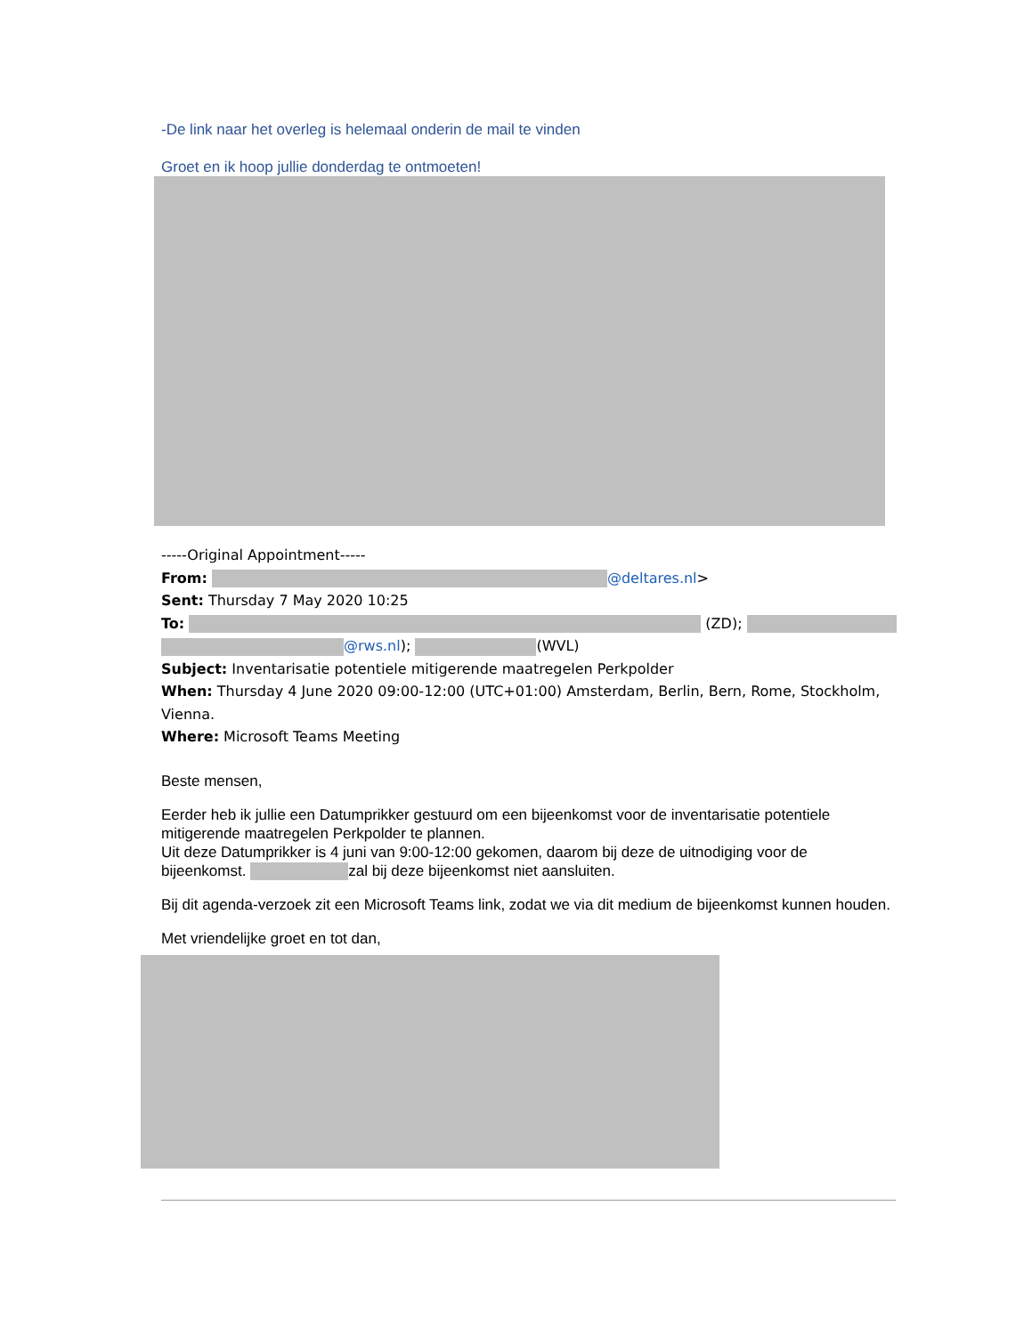-De link naar het overleg is helemaal onderin de mail te vinden
Groet en ik hoop jullie donderdag te ontmoeten!
-----Original Appointment-----
From: @deltares.nl>
Sent: Thursday 7 May 2020 10:25
To: (ZD);
@rws.nl); (WVL)
Subject: Inventarisatie potentiele mitigerende maatregelen Perkpolder
When: Thursday 4 June 2020 09:00-12:00 (UTC+01:00) Amsterdam, Berlin, Bern, Rome, Stockholm, Vienna.
Where: Microsoft Teams Meeting
Beste mensen,
Eerder heb ik jullie een Datumprikker gestuurd om een bijeenkomst voor de inventarisatie potentiele mitigerende maatregelen Perkpolder te plannen.
Uit deze Datumprikker is 4 juni van 9:00-12:00 gekomen, daarom bij deze de uitnodiging voor de bijeenkomst. zal bij deze bijeenkomst niet aansluiten.
Bij dit agenda-verzoek zit een Microsoft Teams link, zodat we via dit medium de bijeenkomst kunnen houden.
Met vriendelijke groet en tot dan,